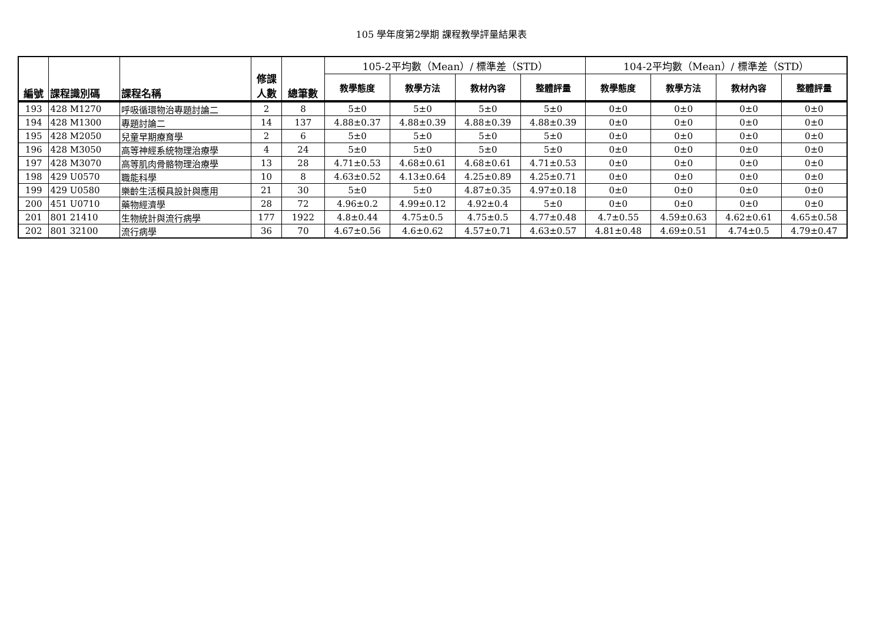105 學年度第2學期 課程教學評量結果表
| 編號 | 課程識別碼 | 課程名稱 | 修課 人數 | 總筆數 | 105-2平均數（Mean）/ 標準差（STD） | | | | 104-2平均數（Mean）/ 標準差（STD） | | | |
| | | | | | 教學態度 | 教學方法 | 教材內容 | 整體評量 | 教學態度 | 教學方法 | 教材內容 | 整體評量 |
| 193 | 428 M1270 | 呼吸循環物治專題討論二 | 2 | 8 | 5±0 | 5±0 | 5±0 | 5±0 | 0±0 | 0±0 | 0±0 | 0±0 |
| 194 | 428 M1300 | 專題討論二 | 14 | 137 | 4.88±0.37 | 4.88±0.39 | 4.88±0.39 | 4.88±0.39 | 0±0 | 0±0 | 0±0 | 0±0 |
| 195 | 428 M2050 | 兒童早期療育學 | 2 | 6 | 5±0 | 5±0 | 5±0 | 5±0 | 0±0 | 0±0 | 0±0 | 0±0 |
| 196 | 428 M3050 | 高等神經系統物理治療學 | 4 | 24 | 5±0 | 5±0 | 5±0 | 5±0 | 0±0 | 0±0 | 0±0 | 0±0 |
| 197 | 428 M3070 | 高等肌肉骨骼物理治療學 | 13 | 28 | 4.71±0.53 | 4.68±0.61 | 4.68±0.61 | 4.71±0.53 | 0±0 | 0±0 | 0±0 | 0±0 |
| 198 | 429 U0570 | 職能科學 | 10 | 8 | 4.63±0.52 | 4.13±0.64 | 4.25±0.89 | 4.25±0.71 | 0±0 | 0±0 | 0±0 | 0±0 |
| 199 | 429 U0580 | 樂齡生活模具設計與應用 | 21 | 30 | 5±0 | 5±0 | 4.87±0.35 | 4.97±0.18 | 0±0 | 0±0 | 0±0 | 0±0 |
| 200 | 451 U0710 | 藥物經濟學 | 28 | 72 | 4.96±0.2 | 4.99±0.12 | 4.92±0.4 | 5±0 | 0±0 | 0±0 | 0±0 | 0±0 |
| 201 | 801 21410 | 生物統計與流行病學 | 177 | 1922 | 4.8±0.44 | 4.75±0.5 | 4.75±0.5 | 4.77±0.48 | 4.7±0.55 | 4.59±0.63 | 4.62±0.61 | 4.65±0.58 |
| 202 | 801 32100 | 流行病學 | 36 | 70 | 4.67±0.56 | 4.6±0.62 | 4.57±0.71 | 4.63±0.57 | 4.81±0.48 | 4.69±0.51 | 4.74±0.5 | 4.79±0.47 |